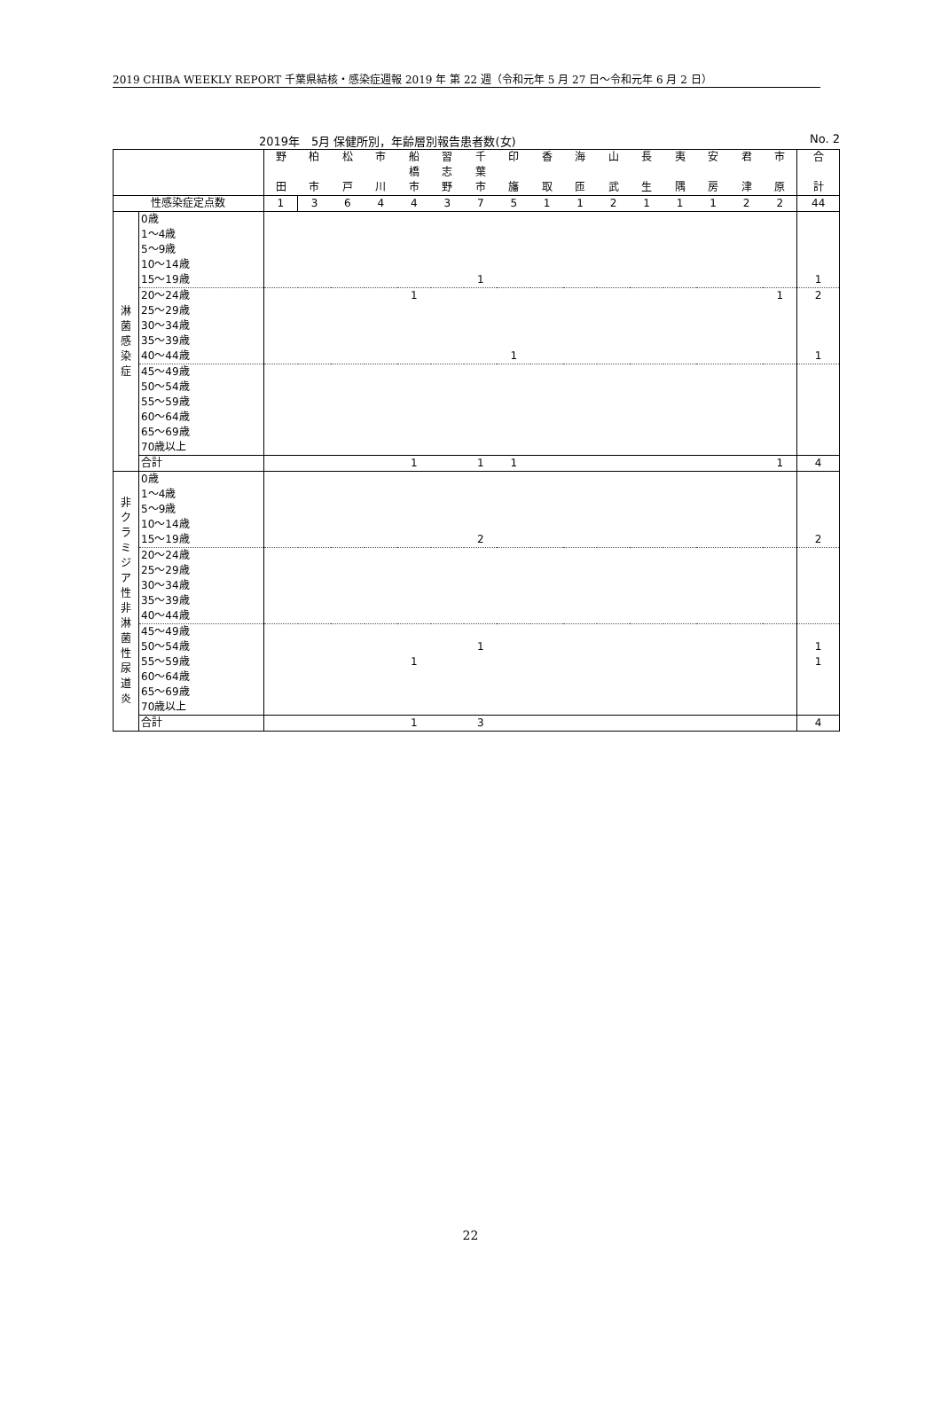2019 CHIBA WEEKLY REPORT 千葉県結核・感染症週報 2019 年 第 22 週（令和元年 5 月 27 日～令和元年 6 月 2 日）
2019年　5月 保健所別，年齢層別報告患者数(女) No. 2
| | | 野 | 柏 | 松 | 市 | 船 | 習 | 千 | 印 | 香 | 海 | 山 | 長 | 夷 | 安 | 君 | 市 | 合 |
| | | | | | | 橋 | 志 | 葉 | | | | | | | | | | |
| | | 田 | 市 | 戸 | 川 | 市 | 野 | 市 | 旛 | 取 | 匝 | 武 | 生 | 隅 | 房 | 津 | 原 | 計 |
| 性感染症定点数 | | 1 | 3 | 6 | 4 | 4 | 3 | 7 | 5 | 1 | 1 | 2 | 1 | 1 | 1 | 2 | 2 | 44 |
| 淋 菌 感 染 症 | 0歳 | | | | | | | | | | | | | | | | | |
| | 1～4歳 | | | | | | | | | | | | | | | | | |
| | 5～9歳 | | | | | | | | | | | | | | | | | |
| | 10～14歳 | | | | | | | | | | | | | | | | | |
| | 15～19歳 | | | | | | | 1 | | | | | | | | | | 1 |
| | 20～24歳 | | | | | 1 | | | | | | | | | | | 1 | 2 |
| | 25～29歳 | | | | | | | | | | | | | | | | | |
| | 30～34歳 | | | | | | | | | | | | | | | | | |
| | 35～39歳 | | | | | | | | | | | | | | | | | |
| | 40～44歳 | | | | | | | | 1 | | | | | | | | | 1 |
| | 45～49歳 | | | | | | | | | | | | | | | | | |
| | 50～54歳 | | | | | | | | | | | | | | | | | |
| | 55～59歳 | | | | | | | | | | | | | | | | | |
| | 60～64歳 | | | | | | | | | | | | | | | | | |
| | 65～69歳 | | | | | | | | | | | | | | | | | |
| | 70歳以上 | | | | | | | | | | | | | | | | | |
| | 合計 | | | | | 1 | | 1 | 1 | | | | | | | | 1 | 4 |
| 非 ク ラ ミ ジ ア 性 非 淋 菌 性 尿 道 炎 | 0歳 | | | | | | | | | | | | | | | | | |
| | 1～4歳 | | | | | | | | | | | | | | | | | |
| | 5～9歳 | | | | | | | | | | | | | | | | | |
| | 10～14歳 | | | | | | | | | | | | | | | | | |
| | 15～19歳 | | | | | | | 2 | | | | | | | | | | 2 |
| | 20～24歳 | | | | | | | | | | | | | | | | | |
| | 25～29歳 | | | | | | | | | | | | | | | | | |
| | 30～34歳 | | | | | | | | | | | | | | | | | |
| | 35～39歳 | | | | | | | | | | | | | | | | | |
| | 40～44歳 | | | | | | | | | | | | | | | | | |
| | 45～49歳 | | | | | | | | | | | | | | | | | |
| | 50～54歳 | | | | | | | 1 | | | | | | | | | | 1 |
| | 55～59歳 | | | | | 1 | | | | | | | | | | | | 1 |
| | 60～64歳 | | | | | | | | | | | | | | | | | |
| | 65～69歳 | | | | | | | | | | | | | | | | | |
| | 70歳以上 | | | | | | | | | | | | | | | | | |
| | 合計 | | | | | 1 | | 3 | | | | | | | | | | 4 |
22